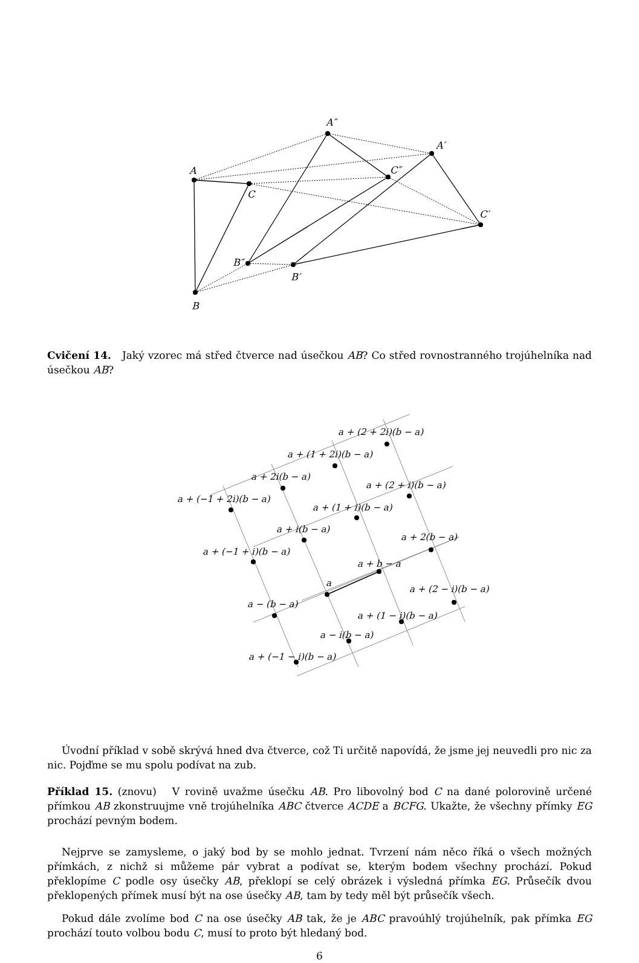A
C
B
A″
C″
B″
A′
C′
B′
Cvičení 14. Jaký vzorec má střed čtverce nad úsečkou AB? Co střed rovnostranného trojúhelníka nad úsečkou AB?
a + (2 + 2i)(b − a)
a + (1 + 2i)(b − a)
a + 2i(b − a)
a + (2 + i)(b − a)
a + (−1 + 2i)(b − a)
a + (1 + i)(b − a)
a + i(b − a)
a + 2(b − a)
a + (−1 + i)(b − a)
a + b − a
a
a + (2 − i)(b − a)
a − (b − a)
a + (1 − i)(b − a)
a − i(b − a)
a + (−1 − i)(b − a)
Úvodní příklad v sobě skrývá hned dva čtverce, což Ti určitě napovídá, že jsme jej neuvedli pro nic za nic. Pojďme se mu spolu podívat na zub.
Příklad 15. (znovu) V rovině uvažme úsečku AB. Pro libovolný bod C na dané polorovině určené přímkou AB zkonstruujme vně trojúhelníka ABC čtverce ACDE a BCFG. Ukažte, že všechny přímky EG prochází pevným bodem.
Nejprve se zamysleme, o jaký bod by se mohlo jednat. Tvrzení nám něco říká o všech možných přímkách, z nichž si můžeme pár vybrat a podívat se, kterým bodem všechny prochází. Pokud překlopíme C podle osy úsečky AB, překlopí se celý obrázek i výsledná přímka EG. Průsečík dvou překlopených přímek musí být na ose úsečky AB, tam by tedy měl být průsečík všech.
Pokud dále zvolíme bod C na ose úsečky AB tak, že je ABC pravoúhlý trojúhelník, pak přímka EG prochází touto volbou bodu C, musí to proto být hledaný bod.
6